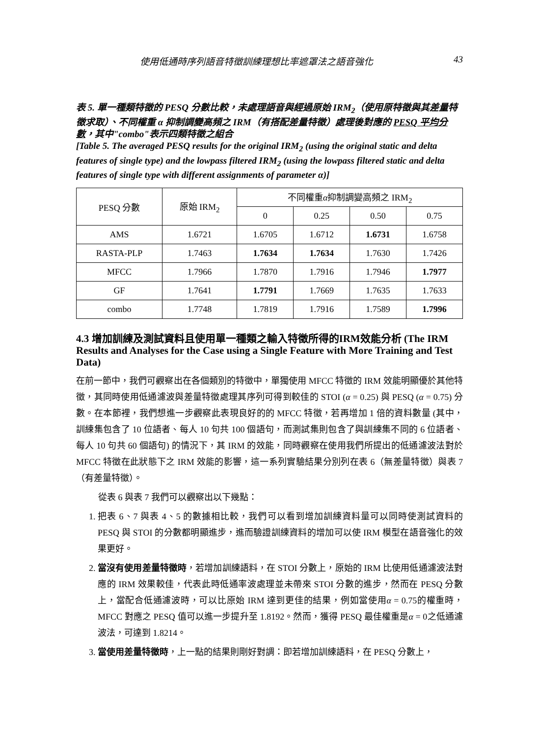使用低通時序列語音特徵訓練理想比率遮罩法之語音強化 43
表 5. 單一種類特徵的 PESQ 分數比較，未處理語音與經過原始 IRM<sub>2</sub>（使用原特徵與其差量特徵求取）、不同權重 α 抑制調變高頻之 IRM（有搭配差量特徵）處理後對應的 PESQ 平均分數，其中"combo"表示四類特徵之組合
[Table 5. The averaged PESQ results for the original IRM<sub>2</sub> (using the original static and delta features of single type) and the lowpass filtered IRM<sub>2</sub> (using the lowpass filtered static and delta features of single type with different assignments of parameter α)]
| PESQ 分數 | 原始 IRM<sub>2</sub> | 不同權重 α 抑制調變高頻之 IRM<sub>2</sub> | | | |
| --- | --- | --- | --- | --- | --- |
| | | 0 | 0.25 | 0.50 | 0.75 |
| AMS | 1.6721 | 1.6705 | 1.6712 | 1.6731 | 1.6758 |
| RASTA-PLP | 1.7463 | 1.7634 | 1.7634 | 1.7630 | 1.7426 |
| MFCC | 1.7966 | 1.7870 | 1.7916 | 1.7946 | 1.7977 |
| GF | 1.7641 | 1.7791 | 1.7669 | 1.7635 | 1.7633 |
| combo | 1.7748 | 1.7819 | 1.7916 | 1.7589 | 1.7996 |
4.3 增加訓練及測試資料且使用單一種類之輸入特徵所得的IRM效能分析 (The IRM Results and Analyses for the Case using a Single Feature with More Training and Test Data)
在前一節中，我們可觀察出在各個類別的特徵中，單獨使用 MFCC 特徵的 IRM 效能明顯優於其他特徵，其同時使用低通濾波與差量特徵處理其序列可得到較佳的 STOI (α = 0.25) 與 PESQ (α = 0.75) 分數。在本節裡，我們想進一步觀察此表現良好的的 MFCC 特徵，若再增加 1 倍的資料數量 (其中，訓練集包含了 10 位語者、每人 10 句共 100 個語句，而測試集則包含了與訓練集不同的 6 位語者、每人 10 句共 60 個語句) 的情況下，其 IRM 的效能，同時觀察在使用我們所提出的低通濾波法對於 MFCC 特徵在此狀態下之 IRM 效能的影響，這一系列實驗結果分別列在表 6（無差量特徵）與表 7（有差量特徵）。
從表 6 與表 7 我們可以觀察出以下幾點：
1. 把表 6、7 與表 4、5 的數據相比較，我們可以看到增加訓練資料量可以同時使測試資料的 PESQ 與 STOI 的分數都明顯進步，進而驗證訓練資料的增加可以使 IRM 模型在語音強化的效果更好。
2. 當沒有使用差量特徵時，若增加訓練語料，在 STOI 分數上，原始的 IRM 比使用低通濾波法對應的 IRM 效果較佳，代表此時低通率波處理並未帶來 STOI 分數的進步，然而在 PESQ 分數上，當配合低通濾波時，可以比原始 IRM 達到更佳的結果，例如當使用α = 0.75的權重時，MFCC 對應之 PESQ 值可以進一步提升至 1.8192。然而，獲得 PESQ 最佳權重是α = 0之低通濾波法，可達到 1.8214。
3. 當使用差量特徵時，上一點的結果則剛好對調：即若增加訓練語料，在 PESQ 分數上，